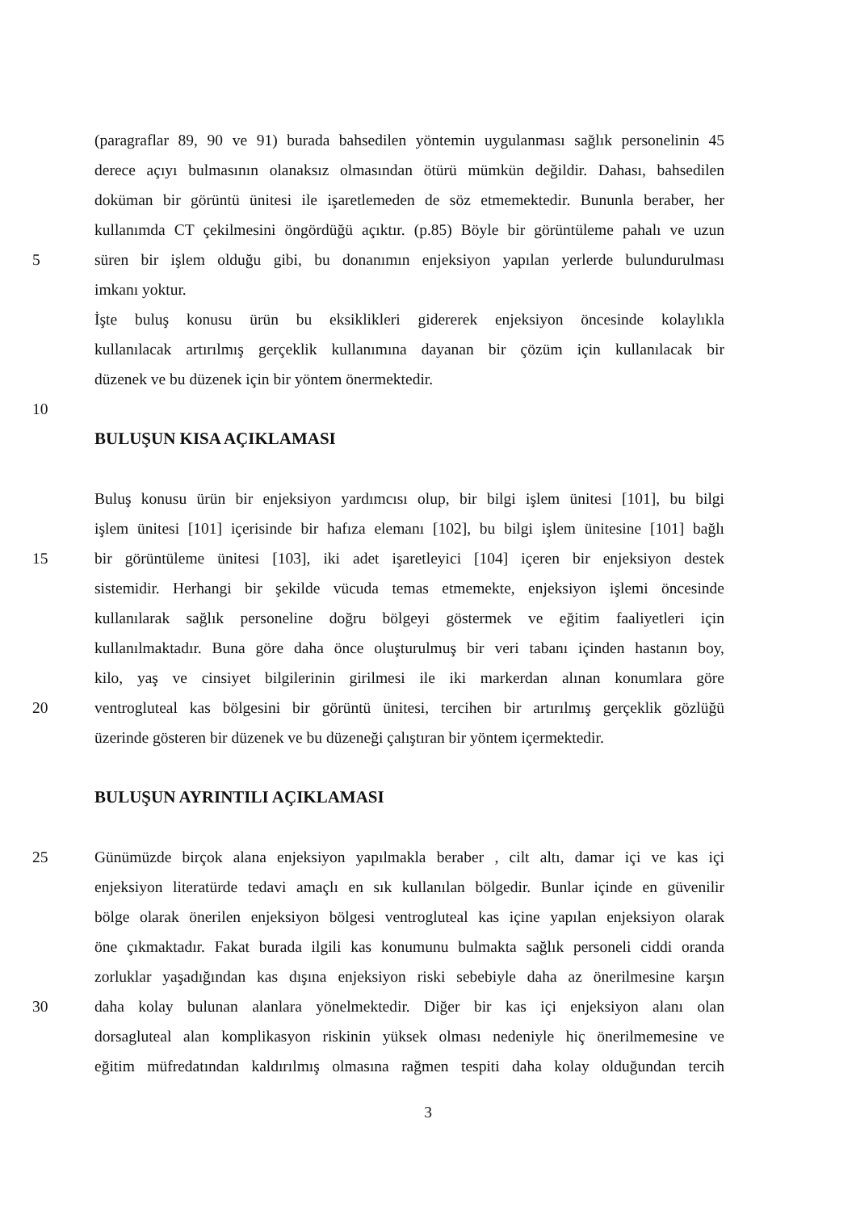(paragraflar 89, 90 ve 91) burada bahsedilen yöntemin uygulanması sağlık personelinin 45
derece açıyı bulmasının olanaksız olmasından ötürü mümkün değildir. Dahası, bahsedilen
doküman bir görüntü ünitesi ile işaretlemeden de söz etmemektedir. Bununla beraber, her
kullanımda CT çekilmesini öngördüğü açıktır. (p.85) Böyle bir görüntüleme pahalı ve uzun
5 süren bir işlem olduğu gibi, bu donanımın enjeksiyon yapılan yerlerde bulundurulması
imkanı yoktur.
İşte buluş konusu ürün bu eksiklikleri gidererek enjeksiyon öncesinde kolaylıkla
kullanılacak artırılmış gerçeklik kullanımına dayanan bir çözüm için kullanılacak bir
düzenek ve bu düzenek için bir yöntem önermektedir.
10
BULUŞUN KISA AÇIKLAMASI
Buluş konusu ürün bir enjeksiyon yardımcısı olup, bir bilgi işlem ünitesi [101], bu bilgi
işlem ünitesi [101] içerisinde bir hafıza elemanı [102], bu bilgi işlem ünitesine [101] bağlı
15 bir görüntüleme ünitesi [103], iki adet işaretleyici [104] içeren bir enjeksiyon destek
sistemidir. Herhangi bir şekilde vücuda temas etmemekte, enjeksiyon işlemi öncesinde
kullanılarak sağlık personeline doğru bölgeyi göstermek ve eğitim faaliyetleri için
kullanılmaktadır. Buna göre daha önce oluşturulmuş bir veri tabanı içinden hastanın boy,
kilo, yaş ve cinsiyet bilgilerinin girilmesi ile iki markerdan alınan konumlara göre
20 ventrogluteal kas bölgesini bir görüntü ünitesi, tercihen bir artırılmış gerçeklik gözlüğü
üzerinde gösteren bir düzenek ve bu düzeneği çalıştıran bir yöntem içermektedir.
BULUŞUN AYRINTILI AÇIKLAMASI
25 Günümüzde birçok alana enjeksiyon yapılmakla beraber , cilt altı, damar içi ve kas içi
enjeksiyon literatürde tedavi amaçlı en sık kullanılan bölgedir. Bunlar içinde en güvenilir
bölge olarak önerilen enjeksiyon bölgesi ventrogluteal kas içine yapılan enjeksiyon olarak
öne çıkmaktadır. Fakat burada ilgili kas konumunu bulmakta sağlık personeli ciddi oranda
zorluklar yaşadığından kas dışına enjeksiyon riski sebebiyle daha az önerilmesine karşın
30 daha kolay bulunan alanlara yönelmektedir. Diğer bir kas içi enjeksiyon alanı olan
dorsagluteal alan komplikasyon riskinin yüksek olması nedeniyle hiç önerilmemesine ve
eğitim müfredatından kaldırılmış olmasına rağmen tespiti daha kolay olduğundan tercih
3